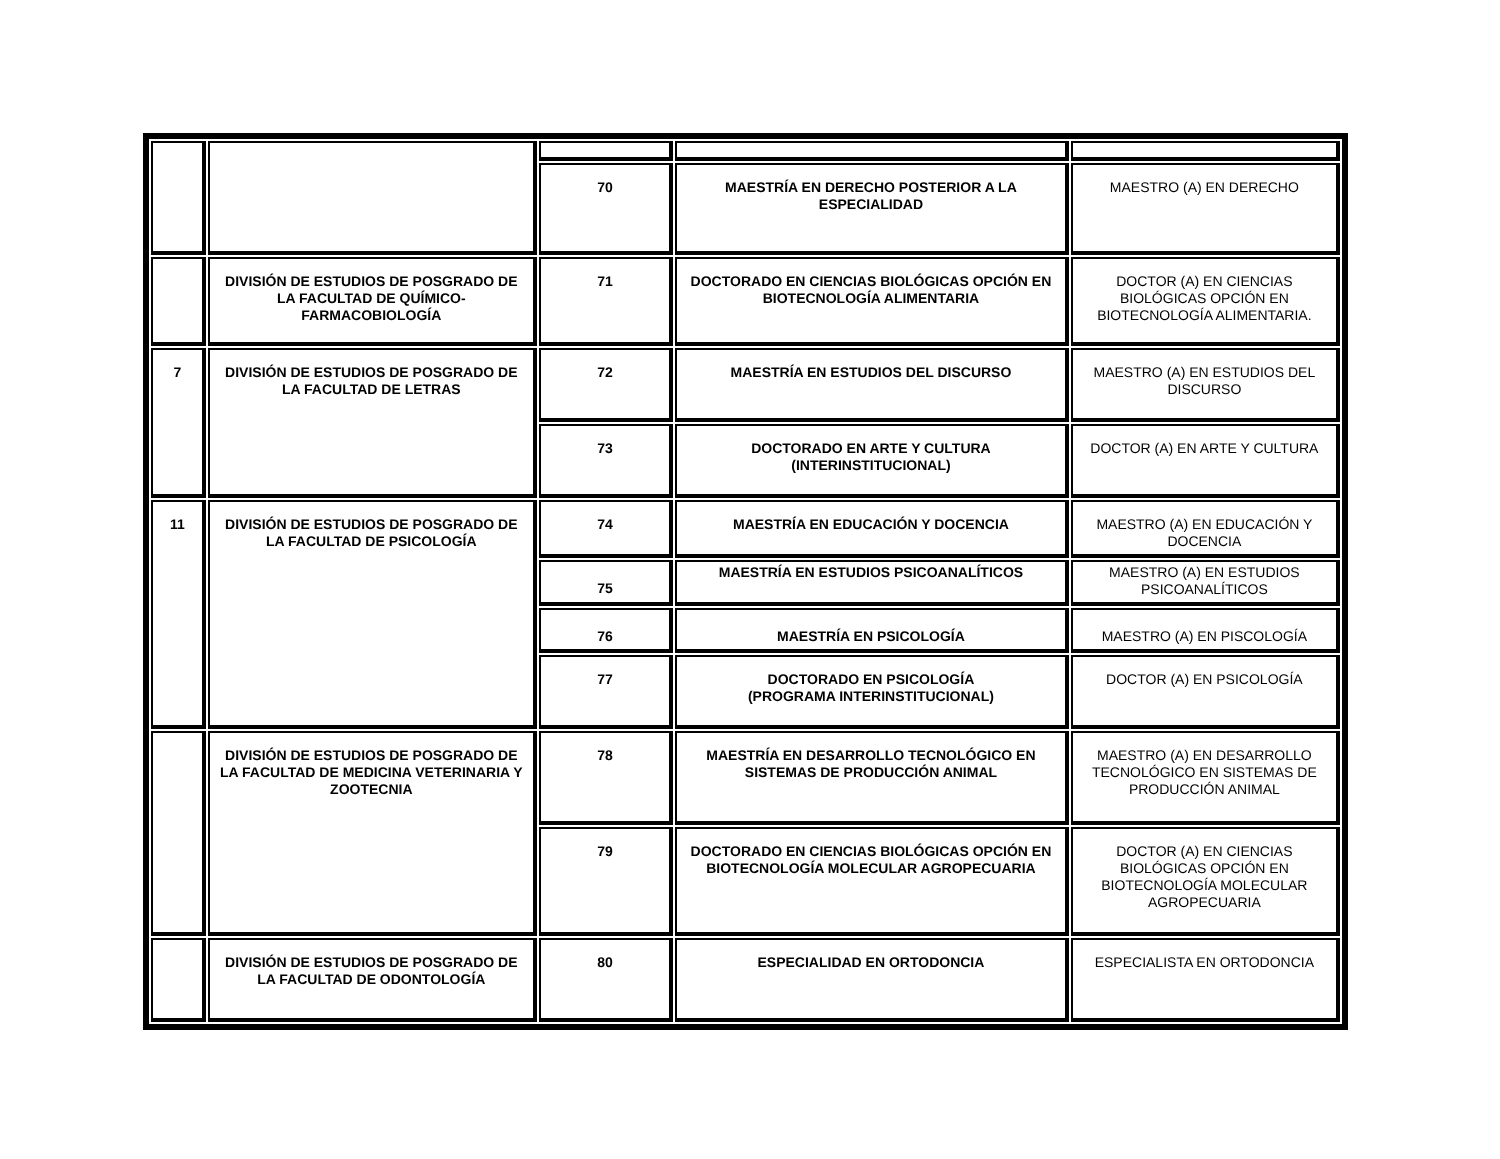| | | 70 | MAESTRÍA EN DERECHO POSTERIOR A LA ESPECIALIDAD | MAESTRO (A) EN DERECHO |
| | DIVISIÓN DE ESTUDIOS DE POSGRADO DE LA FACULTAD DE QUÍMICO-FARMACOBIOLOGÍA | 71 | DOCTORADO EN CIENCIAS BIOLÓGICAS OPCIÓN EN BIOTECNOLOGÍA ALIMENTARIA | DOCTOR (A) EN CIENCIAS BIOLÓGICAS OPCIÓN EN BIOTECNOLOGÍA ALIMENTARIA. |
| 7 | DIVISIÓN DE ESTUDIOS DE POSGRADO DE LA FACULTAD DE LETRAS | 72 | MAESTRÍA EN ESTUDIOS DEL DISCURSO | MAESTRO (A) EN ESTUDIOS DEL DISCURSO |
| | | 73 | DOCTORADO EN ARTE Y CULTURA (INTERINSTITUCIONAL) | DOCTOR (A) EN ARTE Y CULTURA |
| 11 | DIVISIÓN DE ESTUDIOS DE POSGRADO DE LA FACULTAD DE PSICOLOGÍA | 74 | MAESTRÍA EN EDUCACIÓN Y DOCENCIA | MAESTRO (A) EN EDUCACIÓN Y DOCENCIA |
| | | 75 | MAESTRÍA EN ESTUDIOS PSICOANALÍTICOS | MAESTRO (A) EN ESTUDIOS PSICOANALÍTICOS |
| | | 76 | MAESTRÍA EN PSICOLOGÍA | MAESTRO (A) EN PISCOLOGÍA |
| | | 77 | DOCTORADO EN PSICOLOGÍA (PROGRAMA INTERINSTITUCIONAL) | DOCTOR (A) EN PSICOLOGÍA |
| | DIVISIÓN DE ESTUDIOS DE POSGRADO DE LA FACULTAD DE MEDICINA VETERINARIA Y ZOOTECNIA | 78 | MAESTRÍA EN DESARROLLO TECNOLÓGICO EN SISTEMAS DE PRODUCCIÓN ANIMAL | MAESTRO (A) EN DESARROLLO TECNOLÓGICO EN SISTEMAS DE PRODUCCIÓN ANIMAL |
| | | 79 | DOCTORADO EN CIENCIAS BIOLÓGICAS OPCIÓN EN BIOTECNOLOGÍA MOLECULAR AGROPECUARIA | DOCTOR (A) EN CIENCIAS BIOLÓGICAS OPCIÓN EN BIOTECNOLOGÍA MOLECULAR AGROPECUARIA |
| | DIVISIÓN DE ESTUDIOS DE POSGRADO DE LA FACULTAD DE ODONTOLOGÍA | 80 | ESPECIALIDAD EN ORTODONCIA | ESPECIALISTA EN ORTODONCIA |